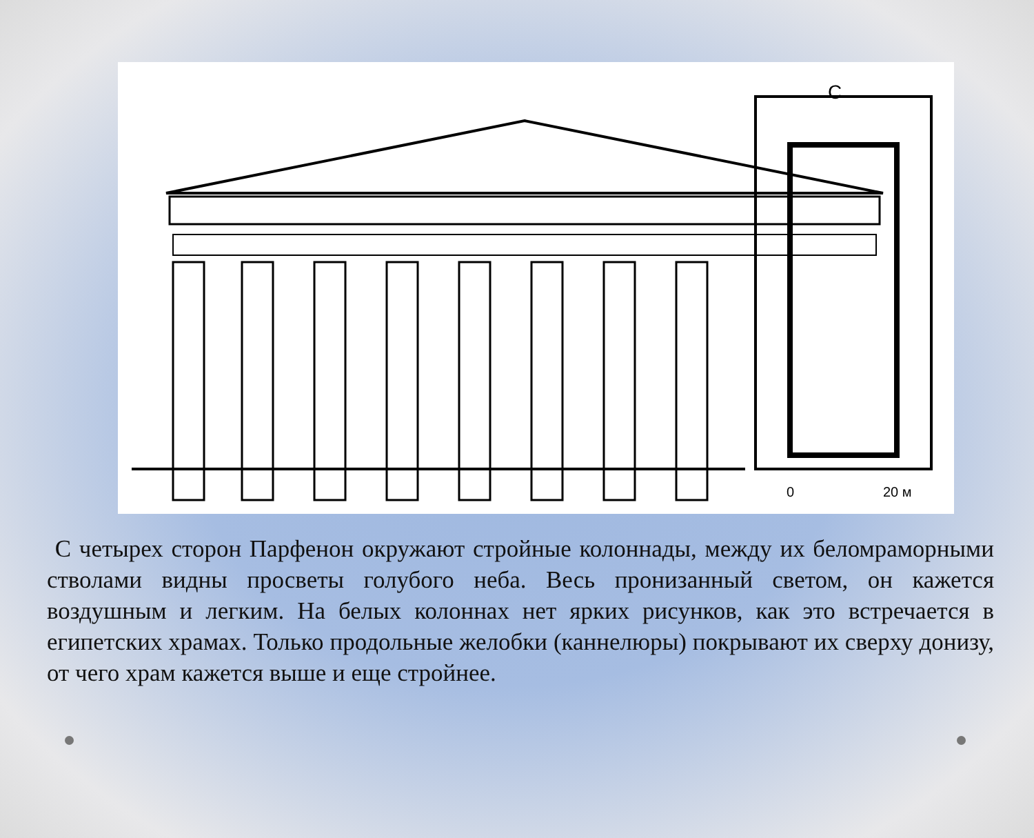С
0
20 м
С четырех сторон Парфенон окружают стройные колоннады, между их беломраморными стволами видны просветы голубого неба. Весь пронизанный светом, он кажется воздушным и легким. На белых колоннах нет ярких рисунков, как это встречается в египетских храмах. Только продольные желобки (каннелюры) покрывают их сверху донизу, от чего храм кажется выше и еще стройнее.